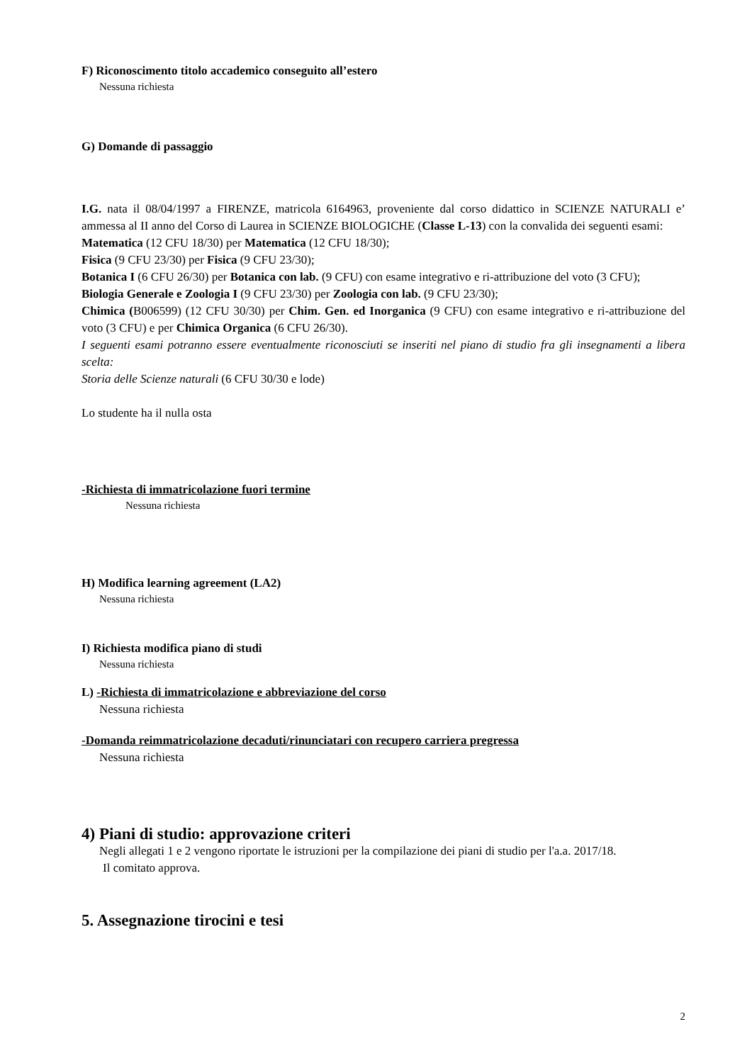F) Riconoscimento titolo accademico conseguito all’estero
Nessuna richiesta
G) Domande di passaggio
I.G. nata il 08/04/1997 a FIRENZE, matricola 6164963, proveniente dal corso didattico in SCIENZE NATURALI e’ ammessa al II anno del Corso di Laurea in SCIENZE BIOLOGICHE (Classe L-13) con la convalida dei seguenti esami:
Matematica (12 CFU 18/30) per Matematica (12 CFU 18/30);
Fisica (9 CFU 23/30) per Fisica (9 CFU 23/30);
Botanica I (6 CFU 26/30) per Botanica con lab. (9 CFU) con esame integrativo e ri-attribuzione del voto (3 CFU);
Biologia Generale e Zoologia I (9 CFU 23/30) per Zoologia con lab. (9 CFU 23/30);
Chimica (B006599) (12 CFU 30/30) per Chim. Gen. ed Inorganica (9 CFU) con esame integrativo e ri-attribuzione del voto (3 CFU) e per Chimica Organica (6 CFU 26/30).
I seguenti esami potranno essere eventualmente riconosciuti se inseriti nel piano di studio fra gli insegnamenti a libera scelta:
Storia delle Scienze naturali (6 CFU 30/30 e lode)
Lo studente ha il nulla osta
-Richiesta di immatricolazione fuori termine
Nessuna richiesta
H) Modifica learning agreement (LA2)
Nessuna richiesta
I) Richiesta modifica piano di studi
Nessuna richiesta
L) -Richiesta di immatricolazione e abbreviazione del corso
Nessuna richiesta
-Domanda reimmatricolazione decaduti/rinunciatari con recupero carriera pregressa
Nessuna richiesta
4) Piani di studio: approvazione criteri
Negli allegati 1 e 2 vengono riportate le istruzioni per la compilazione dei piani di studio per l'a.a. 2017/18.
Il comitato approva.
5. Assegnazione tirocini e tesi
2